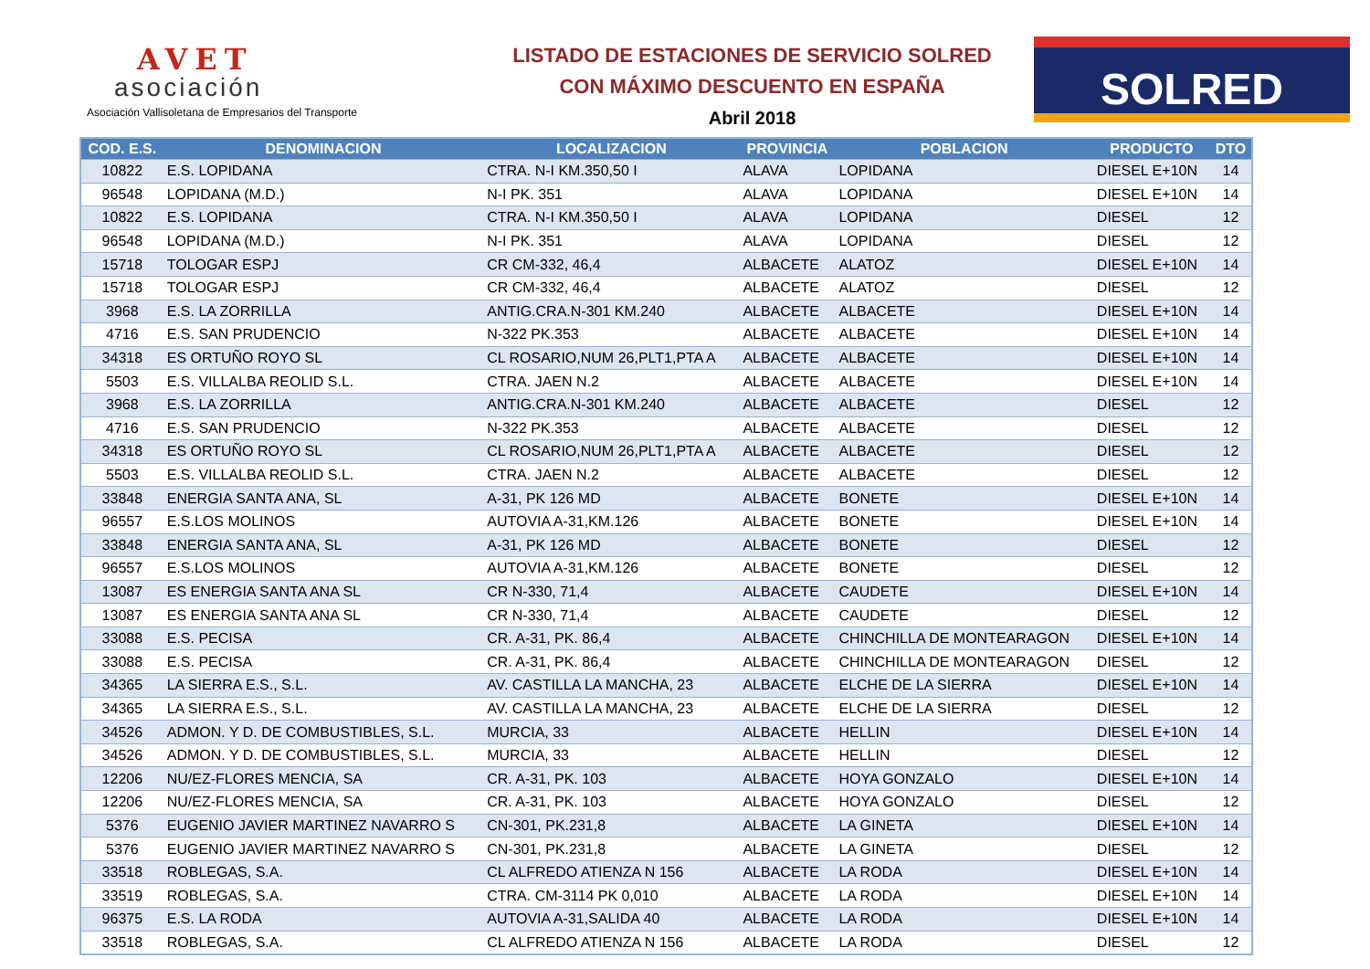AVET
asociación
Asociación Vallisoletana de Empresarios del Transporte
LISTADO DE ESTACIONES DE SERVICIO SOLRED
CON MÁXIMO DESCUENTO EN ESPAÑA
Abril 2018
SOLRED
| COD. E.S. | DENOMINACION | LOCALIZACION | PROVINCIA | POBLACION | PRODUCTO | DTO |
| --- | --- | --- | --- | --- | --- | --- |
| 10822 | E.S. LOPIDANA | CTRA. N-I KM.350,50 I | ALAVA | LOPIDANA | DIESEL E+10N | 14 |
| 96548 | LOPIDANA (M.D.) | N-I PK. 351 | ALAVA | LOPIDANA | DIESEL E+10N | 14 |
| 10822 | E.S. LOPIDANA | CTRA. N-I KM.350,50 I | ALAVA | LOPIDANA | DIESEL | 12 |
| 96548 | LOPIDANA (M.D.) | N-I PK. 351 | ALAVA | LOPIDANA | DIESEL | 12 |
| 15718 | TOLOGAR ESPJ | CR CM-332, 46,4 | ALBACETE | ALATOZ | DIESEL E+10N | 14 |
| 15718 | TOLOGAR ESPJ | CR CM-332, 46,4 | ALBACETE | ALATOZ | DIESEL | 12 |
| 3968 | E.S. LA ZORRILLA | ANTIG.CRA.N-301 KM.240 | ALBACETE | ALBACETE | DIESEL E+10N | 14 |
| 4716 | E.S. SAN PRUDENCIO | N-322 PK.353 | ALBACETE | ALBACETE | DIESEL E+10N | 14 |
| 34318 | ES ORTUÑO ROYO SL | CL ROSARIO,NUM 26,PLT1,PTA A | ALBACETE | ALBACETE | DIESEL E+10N | 14 |
| 5503 | E.S. VILLALBA REOLID S.L. | CTRA. JAEN N.2 | ALBACETE | ALBACETE | DIESEL E+10N | 14 |
| 3968 | E.S. LA ZORRILLA | ANTIG.CRA.N-301 KM.240 | ALBACETE | ALBACETE | DIESEL | 12 |
| 4716 | E.S. SAN PRUDENCIO | N-322 PK.353 | ALBACETE | ALBACETE | DIESEL | 12 |
| 34318 | ES ORTUÑO ROYO SL | CL ROSARIO,NUM 26,PLT1,PTA A | ALBACETE | ALBACETE | DIESEL | 12 |
| 5503 | E.S. VILLALBA REOLID S.L. | CTRA. JAEN N.2 | ALBACETE | ALBACETE | DIESEL | 12 |
| 33848 | ENERGIA SANTA ANA, SL | A-31, PK 126 MD | ALBACETE | BONETE | DIESEL E+10N | 14 |
| 96557 | E.S.LOS MOLINOS | AUTOVIA A-31,KM.126 | ALBACETE | BONETE | DIESEL E+10N | 14 |
| 33848 | ENERGIA SANTA ANA, SL | A-31, PK 126 MD | ALBACETE | BONETE | DIESEL | 12 |
| 96557 | E.S.LOS MOLINOS | AUTOVIA A-31,KM.126 | ALBACETE | BONETE | DIESEL | 12 |
| 13087 | ES ENERGIA SANTA ANA SL | CR N-330, 71,4 | ALBACETE | CAUDETE | DIESEL E+10N | 14 |
| 13087 | ES ENERGIA SANTA ANA SL | CR N-330, 71,4 | ALBACETE | CAUDETE | DIESEL | 12 |
| 33088 | E.S. PECISA | CR. A-31, PK. 86,4 | ALBACETE | CHINCHILLA DE MONTEARAGON | DIESEL E+10N | 14 |
| 33088 | E.S. PECISA | CR. A-31, PK. 86,4 | ALBACETE | CHINCHILLA DE MONTEARAGON | DIESEL | 12 |
| 34365 | LA SIERRA E.S., S.L. | AV. CASTILLA LA MANCHA, 23 | ALBACETE | ELCHE DE LA SIERRA | DIESEL E+10N | 14 |
| 34365 | LA SIERRA E.S., S.L. | AV. CASTILLA LA MANCHA, 23 | ALBACETE | ELCHE DE LA SIERRA | DIESEL | 12 |
| 34526 | ADMON. Y D. DE COMBUSTIBLES, S.L. | MURCIA, 33 | ALBACETE | HELLIN | DIESEL E+10N | 14 |
| 34526 | ADMON. Y D. DE COMBUSTIBLES, S.L. | MURCIA, 33 | ALBACETE | HELLIN | DIESEL | 12 |
| 12206 | NU/EZ-FLORES MENCIA, SA | CR. A-31, PK. 103 | ALBACETE | HOYA GONZALO | DIESEL E+10N | 14 |
| 12206 | NU/EZ-FLORES MENCIA, SA | CR. A-31, PK. 103 | ALBACETE | HOYA GONZALO | DIESEL | 12 |
| 5376 | EUGENIO JAVIER MARTINEZ NAVARRO S | CN-301, PK.231,8 | ALBACETE | LA GINETA | DIESEL E+10N | 14 |
| 5376 | EUGENIO JAVIER MARTINEZ NAVARRO S | CN-301, PK.231,8 | ALBACETE | LA GINETA | DIESEL | 12 |
| 33518 | ROBLEGAS, S.A. | CL ALFREDO ATIENZA N 156 | ALBACETE | LA RODA | DIESEL E+10N | 14 |
| 33519 | ROBLEGAS, S.A. | CTRA. CM-3114 PK 0,010 | ALBACETE | LA RODA | DIESEL E+10N | 14 |
| 96375 | E.S. LA RODA | AUTOVIA A-31,SALIDA 40 | ALBACETE | LA RODA | DIESEL E+10N | 14 |
| 33518 | ROBLEGAS, S.A. | CL ALFREDO ATIENZA N 156 | ALBACETE | LA RODA | DIESEL | 12 |